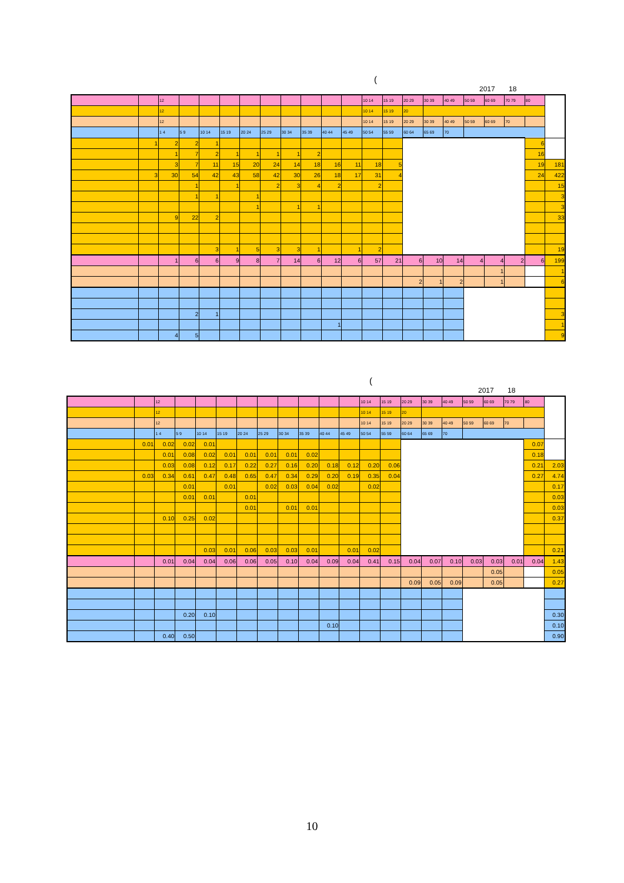(2017 18
| | | 12 | | | | | | | | | | 10 14 | 15 19 | 20 29 | 30 39 | 40 49 | 50 59 | 60 69 | 70 79 | 80 | |
| | | 12 | | | | | | | | | | 10 14 | 15 19 | 20 | | | | | | | |
| | | 12 | | | | | | | | | | 10 14 | 15 19 | 20 29 | 30 39 | 40 49 | 50 59 | 60 69 | 70 | | |
| | | 1 4 | 5 9 | 10 14 | 15 19 | 20 24 | 25 29 | 30 34 | 35 39 | 40 44 | 45 49 | 50 54 | 55 59 | 60 64 | 65 69 | 70 | | | | | |
| | 1 | 2 | 2 | 1 | | | | | | | | | | | | | | | | 6 | |
| | | 1 | 7 | 2 | 1 | 1 | 1 | 1 | 2 | | | | | | | | | | | 16 | |
| | | 3 | 7 | 11 | 15 | 20 | 24 | 14 | 18 | 16 | 11 | 18 | 5 | | | | | | | 19 | 181 |
| | 3 | 30 | 54 | 42 | 43 | 58 | 42 | 30 | 26 | 18 | 17 | 31 | 4 | | | | | | | 24 | 422 |
| | | | 1 | | 1 | | 2 | 3 | 4 | 2 | | 2 | | | | | | | | | 15 |
| | | | 1 | 1 | | 1 | | | | | | | | | | | | | | | 3 |
| | | | | | | 1 | | 1 | 1 | | | | | | | | | | | | 3 |
| | | 9 | 22 | 2 | | | | | | | | | | | | | | | | | 33 |
| | | | | 3 | 1 | 5 | 3 | 3 | 1 | | 1 | 2 | | | | | | | | | 19 |
| | | 1 | 6 | 6 | 9 | 8 | 7 | 14 | 6 | 12 | 6 | 57 | 21 | 6 | 10 | 14 | 4 | 4 | 2 | 6 | 199 |
| | | | | | | | | | | | | | | | | | | 1 | | | 1 |
| | | | | | | | | | | | | | | 2 | 1 | 2 | | 1 | | | 6 |
| | | | 2 | 1 | | | | | | | | | | | | | | | | | 3 |
| | | | | | | | | | | 1 | | | | | | | | | | | 1 |
| | | 4 | 5 | | | | | | | | | | | | | | | | | | 9 |
(2017 18
| | | 12 | | | | | | | | | | 10 14 | 15 19 | 20 29 | 30 39 | 40 49 | 50 59 | 60 69 | 70 79 | 80 | |
| | | 12 | | | | | | | | | | 10 14 | 15 19 | 20 | | | | | | | |
| | | 12 | | | | | | | | | | 10 14 | 15 19 | 20 29 | 30 39 | 40 49 | 50 59 | 60 69 | 70 | | |
| | | 1 4 | 5 9 | 10 14 | 15 19 | 20 24 | 25 29 | 30 34 | 35 39 | 40 44 | 45 49 | 50 54 | 55 59 | 60 64 | 65 69 | 70 | | | | | |
| | 0.01 | 0.02 | 0.02 | 0.01 | | | | | | | | | | | | | | | | 0.07 | |
| | | 0.01 | 0.08 | 0.02 | 0.01 | 0.01 | 0.01 | 0.01 | 0.02 | | | | | | | | | | | 0.18 | |
| | | 0.03 | 0.08 | 0.12 | 0.17 | 0.22 | 0.27 | 0.16 | 0.20 | 0.18 | 0.12 | 0.20 | 0.06 | | | | | | | 0.21 | 2.03 |
| | 0.03 | 0.34 | 0.61 | 0.47 | 0.48 | 0.65 | 0.47 | 0.34 | 0.29 | 0.20 | 0.19 | 0.35 | 0.04 | | | | | | | 0.27 | 4.74 |
| | | | 0.01 | | 0.01 | | 0.02 | 0.03 | 0.04 | 0.02 | | 0.02 | | | | | | | | | 0.17 |
| | | | 0.01 | 0.01 | | 0.01 | | | | | | | | | | | | | | | 0.03 |
| | | | | | | 0.01 | | 0.01 | 0.01 | | | | | | | | | | | | 0.03 |
| | | 0.10 | 0.25 | 0.02 | | | | | | | | | | | | | | | | | 0.37 |
| | | | | 0.03 | 0.01 | 0.06 | 0.03 | 0.03 | 0.01 | | 0.01 | 0.02 | | | | | | | | | 0.21 |
| | | 0.01 | 0.04 | 0.04 | 0.06 | 0.06 | 0.05 | 0.10 | 0.04 | 0.09 | 0.04 | 0.41 | 0.15 | 0.04 | 0.07 | 0.10 | 0.03 | 0.03 | 0.01 | 0.04 | 1.43 |
| | | | | | | | | | | | | | | | | | | 0.05 | | | 0.05 |
| | | | | | | | | | | | | | | 0.09 | 0.05 | 0.09 | | 0.05 | | | 0.27 |
| | | | 0.20 | 0.10 | | | | | | | | | | | | | | | | | 0.30 |
| | | | | | | | | | | 0.10 | | | | | | | | | | | 0.10 |
| | | 0.40 | 0.50 | | | | | | | | | | | | | | | | | | 0.90 |
10